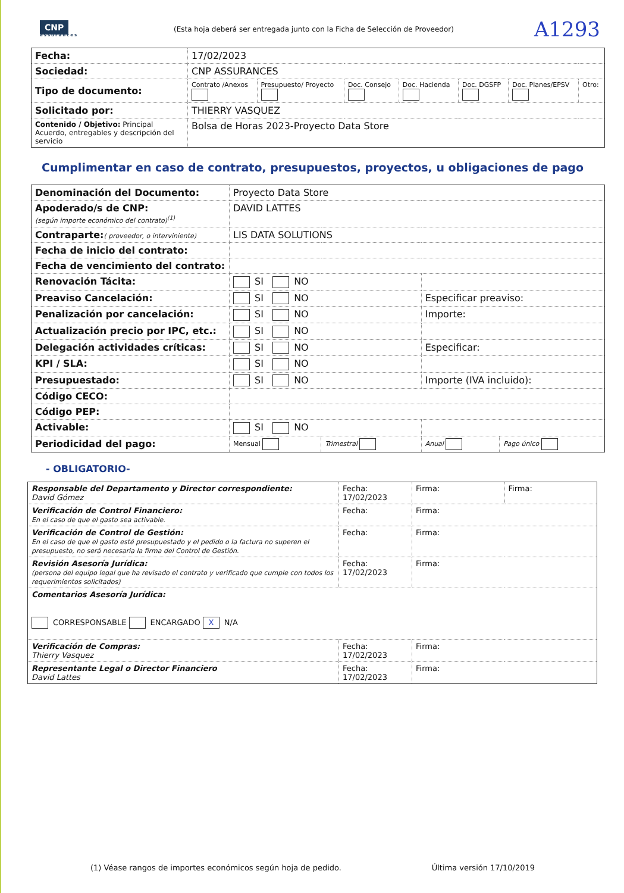CNP
assurances
(Esta hoja deberá ser entregada junto con la Ficha de Selección de Proveedor)
A1293
| Fecha: | 17/02/2023 | | | | | | |
| Sociedad: | CNP ASSURANCES | | | | | | |
| Tipo de documento: | Contrato /Anexos | Presupuesto/ Proyecto | Doc. Consejo | Doc. Hacienda | Doc. DGSFP | Doc. Planes/EPSV | Otro: |
| Solicitado por: | THIERRY VASQUEZ | | | | | | |
| Contenido / Objetivo: Principal Acuerdo, entregables y descripción del servicio | Bolsa de Horas 2023-Proyecto Data Store | | | | | | |
Cumplimentar en caso de contrato, presupuestos, proyectos, u obligaciones de pago
| Denominación del Documento: | Proyecto Data Store | | | |
| Apoderado/s de CNP: (según importe económico del contrato)<sup>(1)</sup> | DAVID LATTES | | | |
| Contraparte: ( proveedor, o interviniente) | LIS DATA SOLUTIONS | | | |
| Fecha de inicio del contrato: | | | | |
| Fecha de vencimiento del contrato: | | | | |
| Renovación Tácita: | SI NO | | | |
| Preaviso Cancelación: | SI NO | | Especificar preaviso: | |
| Penalización por cancelación: | SI NO | | Importe: | |
| Actualización precio por IPC, etc.: | SI NO | | | |
| Delegación actividades críticas: | SI NO | | Especificar: | |
| KPI / SLA: | SI NO | | | |
| Presupuestado: | SI NO | | Importe (IVA incluido): | |
| Código CECO: | | | | |
| Código PEP: | | | | |
| Activable: | SI NO | | | |
| Periodicidad del pago: | Mensual | Trimestral | Anual | Pago único |
- OBLIGATORIO-
| Responsable del Departamento y Director correspondiente: David Gómez | Fecha: 17/02/2023 | Firma: | Firma: |
| Verificación de Control Financiero: En el caso de que el gasto sea activable. | Fecha: | Firma: | |
| Verificación de Control de Gestión: En el caso de que el gasto esté presupuestado y el pedido o la factura no superen el presupuesto, no será necesaria la firma del Control de Gestión. | Fecha: | Firma: | |
| Revisión Asesoría Jurídica: (persona del equipo legal que ha revisado el contrato y verificado que cumple con todos los requerimientos solicitados) | Fecha: 17/02/2023 | Firma: | |
| Comentarios Asesoría Jurídica: CORRESPONSABLE ENCARGADO X N/A | | | |
| Verificación de Compras: Thierry Vasquez | Fecha: 17/02/2023 | Firma: | |
| Representante Legal o Director Financiero David Lattes | Fecha: 17/02/2023 | Firma: | |
(1) Véase rangos de importes económicos según hoja de pedido. Última versión 17/10/2019